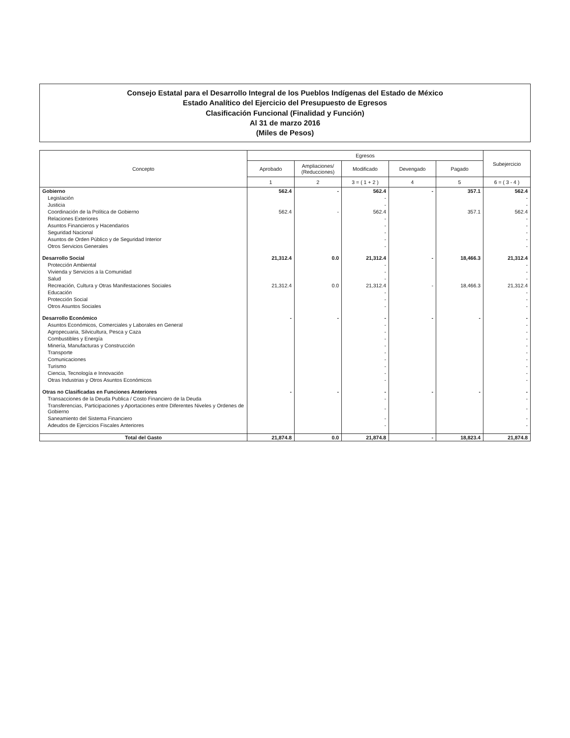Consejo Estatal para el Desarrollo Integral de los Pueblos Indígenas del Estado de México
Estado Analítico del Ejercicio del Presupuesto de Egresos
Clasificación Funcional (Finalidad y Función)
Al 31 de marzo 2016
(Miles de Pesos)
| Concepto | Egresos | | | | | Subejercicio |
| --- | --- | --- | --- | --- | --- | --- |
| | Aprobado | Ampliaciones/ (Reducciones) | Modificado | Devengado | Pagado | |
| | 1 | 2 | 3 = ( 1 + 2 ) | 4 | 5 | 6 = ( 3 - 4 ) |
| Gobierno | 562.4 | - | 562.4 | - | 357.1 | 562.4 |
| Legislación | | | - | | | - |
| Justicia | | | - | | | - |
| Coordinación de la Política de Gobierno | 562.4 | - | 562.4 | | 357.1 | 562.4 |
| Relaciones Exteriores | | | - | | | - |
| Asuntos Financieros y Hacendarios | | | - | | | - |
| Seguridad Nacional | | | - | | | - |
| Asuntos de Orden Público y de Seguridad Interior | | | - | | | - |
| Otros Servicios Generales | | | - | | | - |
| Desarrollo Social | 21,312.4 | 0.0 | 21,312.4 | - | 18,466.3 | 21,312.4 |
| Protección Ambiental | | | - | | | - |
| Vivienda y Servicios a la Comunidad | | | - | | | - |
| Salud | | | - | | | - |
| Recreación, Cultura y Otras Manifestaciones Sociales | 21,312.4 | 0.0 | 21,312.4 | - | 18,466.3 | 21,312.4 |
| Educación | | | - | | | - |
| Protección Social | | | - | | | - |
| Otros Asuntos Sociales | | | - | | | - |
| Desarrollo Económico | - | - | - | - | - | - |
| Asuntos Económicos, Comerciales y Laborales en General | | | - | | | - |
| Agropecuaria, Silvicultura, Pesca y Caza | | | - | | | - |
| Combustibles y Energía | | | - | | | - |
| Minería, Manufacturas y Construcción | | | - | | | - |
| Transporte | | | - | | | - |
| Comunicaciones | | | - | | | - |
| Turismo | | | - | | | - |
| Ciencia, Tecnología e Innovación | | | - | | | - |
| Otras Industrias y Otros Asuntos Económicos | | | - | | | - |
| Otras no Clasificadas en Funciones Anteriores | - | - | - | - | - | - |
| Transacciones de la Deuda Publica / Costo Financiero de la Deuda | | | - | | | - |
| Transferencias, Participaciones y Aportaciones entre Diferentes Niveles y Ordenes de Gobierno | | | - | | | - |
| Saneamiento del Sistema Financiero | | | - | | | - |
| Adeudos de Ejercicios Fiscales Anteriores | | | - | | | - |
| Total del Gasto | 21,874.8 | 0.0 | 21,874.8 | - | 18,823.4 | 21,874.8 |